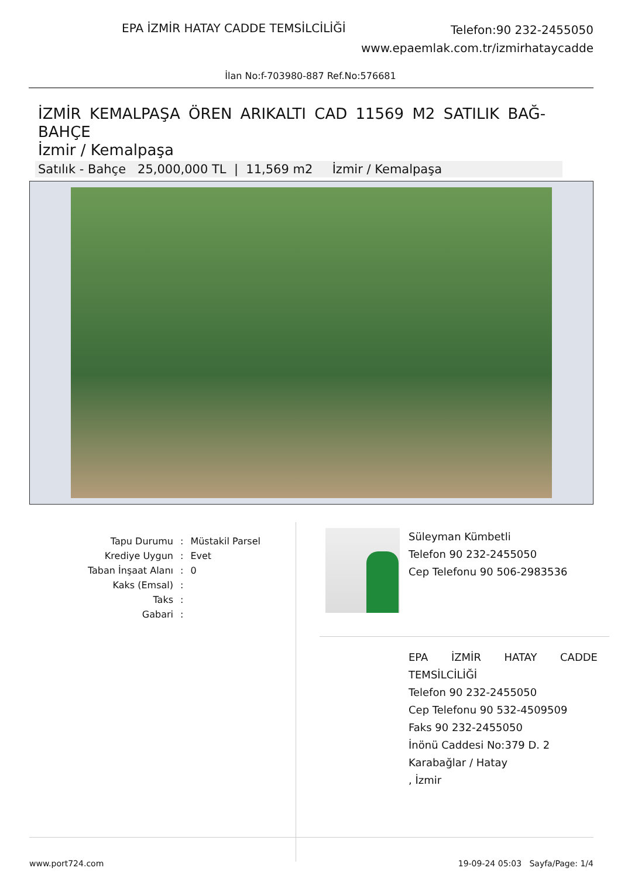EPA İZMİR HATAY CADDE TEMSİLCİLİĞİ
Telefon:90 232-2455050
www.epaemlak.com.tr/izmirhataycadde
İlan No:f-703980-887 Ref.No:576681
İZMİR KEMALPAŞA ÖREN ARIKALTI CAD 11569 M2 SATILIK BAĞ-BAHÇE
İzmir / Kemalpaşa
Satılık - Bahçe 25,000,000 TL | 11,569 m2 İzmir / Kemalpaşa
| Tapu Durumu | : | Müstakil Parsel |
| Krediye Uygun | : | Evet |
| Taban İnşaat Alanı | : | 0 |
| Kaks (Emsal) | : | |
| Taks | : | |
| Gabari | : | |
Süleyman Kümbetli
Telefon 90 232-2455050
Cep Telefonu 90 506-2983536
EPA İZMİR HATAY CADDE TEMSİLCİLİĞİ
Telefon 90 232-2455050
Cep Telefonu 90 532-4509509
Faks 90 232-2455050
İnönü Caddesi No:379 D. 2
Karabağlar / Hatay
, İzmir
www.port724.com 19-09-24 05:03 Sayfa/Page: 1/4